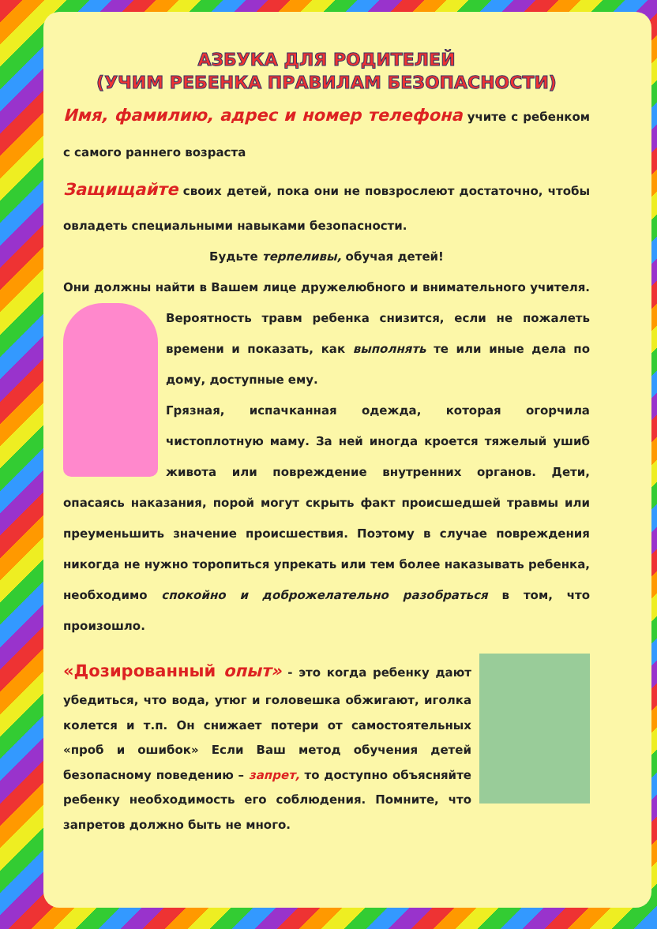АЗБУКА ДЛЯ РОДИТЕЛЕЙ
(УЧИМ РЕБЕНКА ПРАВИЛАМ БЕЗОПАСНОСТИ)
Имя, фамилию, адрес и номер телефона учите с ребенком с самого раннего возраста
Защищайте своих детей, пока они не повзрослеют достаточно, чтобы овладеть специальными навыками безопасности.
Будьте терпеливы, обучая детей!
Они должны найти в Вашем лице дружелюбного и внимательного учителя. Вероятность травм ребенка снизится, если не пожалеть времени и показать, как выполнять те или иные дела по дому, доступные ему.
Грязная, испачканная одежда, которая огорчила чистоплотную маму. За ней иногда кроется тяжелый ушиб живота или повреждение внутренних органов. Дети, опасаясь наказания, порой могут скрыть факт происшедшей травмы или преуменьшить значение происшествия. Поэтому в случае повреждения никогда не нужно торопиться упрекать или тем более наказывать ребенка, необходимо спокойно и доброжелательно разобраться в том, что произошло.
«Дозированный опыт» - это когда ребенку дают убедиться, что вода, утюг и головешка обжигают, иголка колется и т.п. Он снижает потери от самостоятельных «проб и ошибок» Если Ваш метод обучения детей безопасному поведению – запрет, то доступно объясняйте ребенку необходимость его соблюдения. Помните, что запретов должно быть не много.